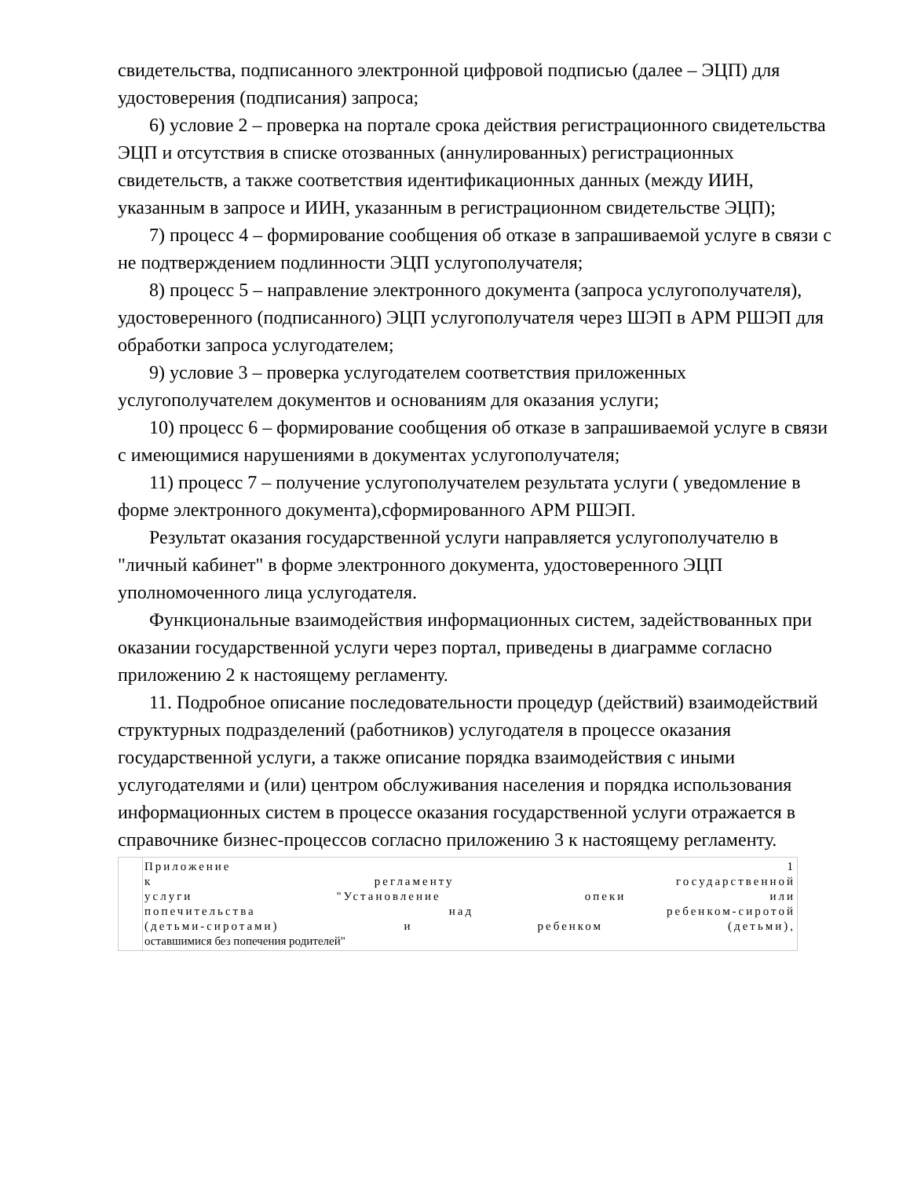свидетельства, подписанного электронной цифровой подписью (далее – ЭЦП) для удостоверения (подписания) запроса;
6) условие 2 – проверка на портале срока действия регистрационного свидетельства ЭЦП и отсутствия в списке отозванных (аннулированных) регистрационных свидетельств, а также соответствия идентификационных данных (между ИИН, указанным в запросе и ИИН, указанным в регистрационном свидетельстве ЭЦП);
7) процесс 4 – формирование сообщения об отказе в запрашиваемой услуге в связи с не подтверждением подлинности ЭЦП услугополучателя;
8) процесс 5 – направление электронного документа (запроса услугополучателя), удостоверенного (подписанного) ЭЦП услугополучателя через ШЭП в АРМ РШЭП для обработки запроса услугодателем;
9) условие 3 – проверка услугодателем соответствия приложенных услугополучателем документов и основаниям для оказания услуги;
10) процесс 6 – формирование сообщения об отказе в запрашиваемой услуге в связи с имеющимися нарушениями в документах услугополучателя;
11) процесс 7 – получение услугополучателем результата услуги ( уведомление в форме электронного документа),сформированного АРМ РШЭП.
Результат оказания государственной услуги направляется услугополучателю в "личный кабинет" в форме электронного документа, удостоверенного ЭЦП уполномоченного лица услугодателя.
Функциональные взаимодействия информационных систем, задействованных при оказании государственной услуги через портал, приведены в диаграмме согласно приложению 2 к настоящему регламенту.
11. Подробное описание последовательности процедур (действий) взаимодействий структурных подразделений (работников) услугодателя в процессе оказания государственной услуги, а также описание порядка взаимодействия с иными услугодателями и (или) центром обслуживания населения и порядка использования информационных систем в процессе оказания государственной услуги отражается в справочнике бизнес-процессов согласно приложению 3 к настоящему регламенту.
| | Приложение 1 к регламенту государственной услуги "Установление опеки или попечительства над ребенком-сиротой (детьми-сиротами) и ребенком (детьми), оставшимися без попечения родителей" |